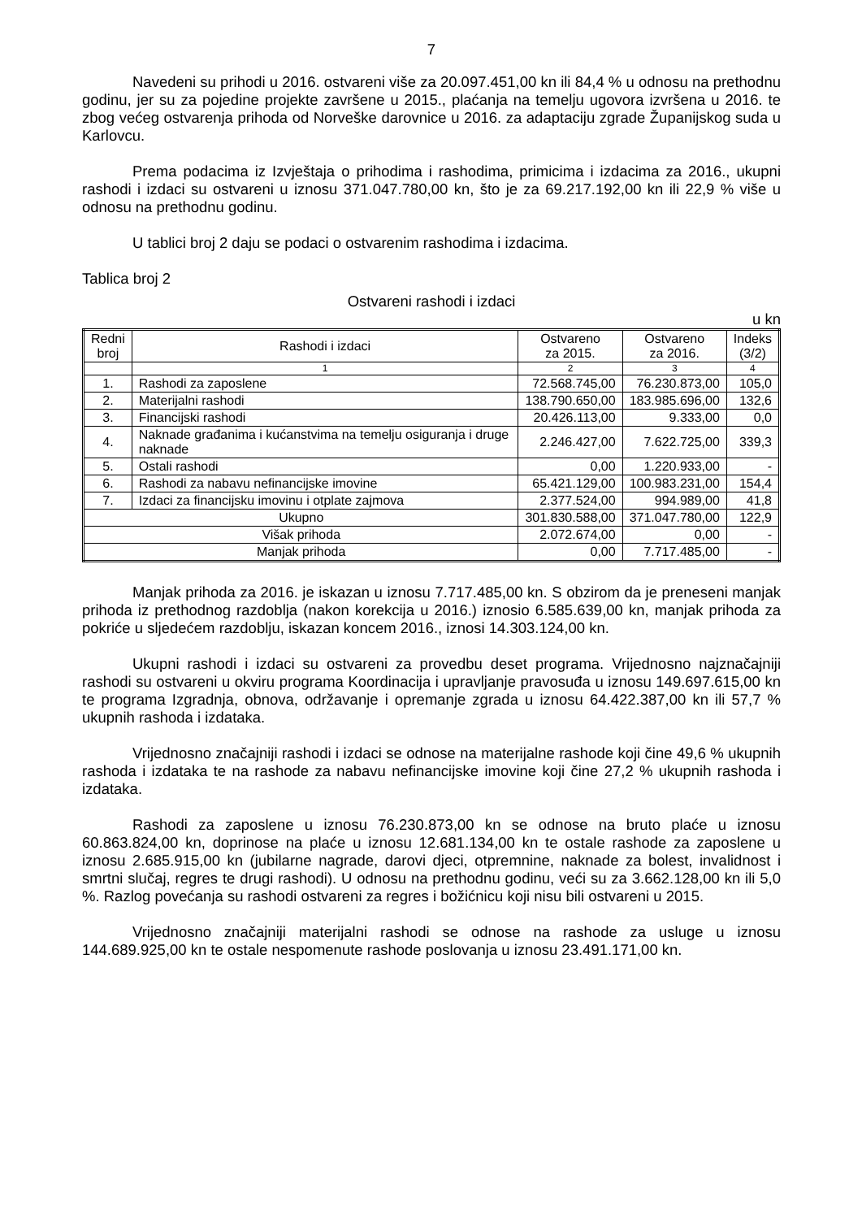7
Navedeni su prihodi u 2016. ostvareni više za 20.097.451,00 kn ili 84,4 % u odnosu na prethodnu godinu, jer su za pojedine projekte završene u 2015., plaćanja na temelju ugovora izvršena u 2016. te zbog većeg ostvarenja prihoda od Norveške darovnice u 2016. za adaptaciju zgrade Županijskog suda u Karlovcu.
Prema podacima iz Izvještaja o prihodima i rashodima, primicima i izdacima za 2016., ukupni rashodi i izdaci su ostvareni u iznosu 371.047.780,00 kn, što je za 69.217.192,00 kn ili 22,9 % više u odnosu na prethodnu godinu.
U tablici broj 2 daju se podaci o ostvarenim rashodima i izdacima.
Tablica broj 2
Ostvareni rashodi i izdaci
u kn
| Redni broj | Rashodi i izdaci | Ostvareno za 2015. | Ostvareno za 2016. | Indeks (3/2) |
| --- | --- | --- | --- | --- |
| | 1 | 2 | 3 | 4 |
| 1. | Rashodi za zaposlene | 72.568.745,00 | 76.230.873,00 | 105,0 |
| 2. | Materijalni rashodi | 138.790.650,00 | 183.985.696,00 | 132,6 |
| 3. | Financijski rashodi | 20.426.113,00 | 9.333,00 | 0,0 |
| 4. | Naknade građanima i kućanstvima na temelju osiguranja i druge naknade | 2.246.427,00 | 7.622.725,00 | 339,3 |
| 5. | Ostali rashodi | 0,00 | 1.220.933,00 | - |
| 6. | Rashodi za nabavu nefinancijske imovine | 65.421.129,00 | 100.983.231,00 | 154,4 |
| 7. | Izdaci za financijsku imovinu i otplate zajmova | 2.377.524,00 | 994.989,00 | 41,8 |
| Ukupno | | 301.830.588,00 | 371.047.780,00 | 122,9 |
| Višak prihoda | | 2.072.674,00 | 0,00 | - |
| Manjak prihoda | | 0,00 | 7.717.485,00 | - |
Manjak prihoda za 2016. je iskazan u iznosu 7.717.485,00 kn. S obzirom da je preneseni manjak prihoda iz prethodnog razdoblja (nakon korekcija u 2016.) iznosio 6.585.639,00 kn, manjak prihoda za pokriće u sljedećem razdoblju, iskazan koncem 2016., iznosi 14.303.124,00 kn.
Ukupni rashodi i izdaci su ostvareni za provedbu deset programa. Vrijednosno najznačajniji rashodi su ostvareni u okviru programa Koordinacija i upravljanje pravosuđa u iznosu 149.697.615,00 kn te programa Izgradnja, obnova, održavanje i opremanje zgrada u iznosu 64.422.387,00 kn ili 57,7 % ukupnih rashoda i izdataka.
Vrijednosno značajniji rashodi i izdaci se odnose na materijalne rashode koji čine 49,6 % ukupnih rashoda i izdataka te na rashode za nabavu nefinancijske imovine koji čine 27,2 % ukupnih rashoda i izdataka.
Rashodi za zaposlene u iznosu 76.230.873,00 kn se odnose na bruto plaće u iznosu 60.863.824,00 kn, doprinose na plaće u iznosu 12.681.134,00 kn te ostale rashode za zaposlene u iznosu 2.685.915,00 kn (jubilarne nagrade, darovi djeci, otpremnine, naknade za bolest, invalidnost i smrtni slučaj, regres te drugi rashodi). U odnosu na prethodnu godinu, veći su za 3.662.128,00 kn ili 5,0 %. Razlog povećanja su rashodi ostvareni za regres i božićnicu koji nisu bili ostvareni u 2015.
Vrijednosno značajniji materijalni rashodi se odnose na rashode za usluge u iznosu 144.689.925,00 kn te ostale nespomenute rashode poslovanja u iznosu 23.491.171,00 kn.